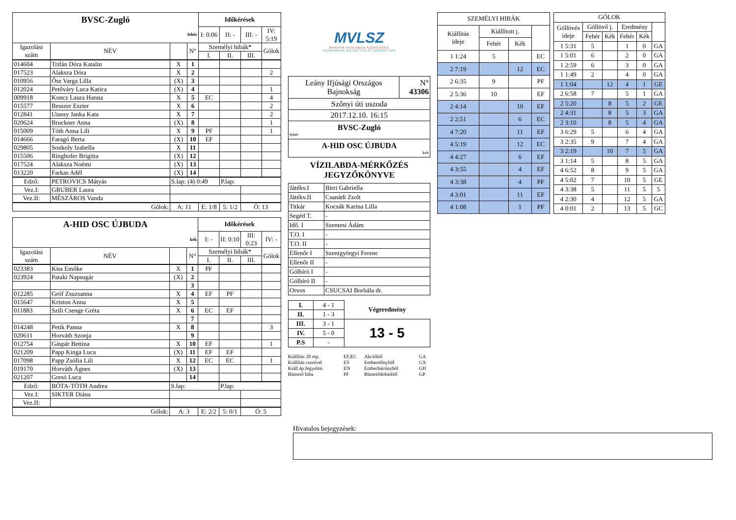| BVSC-Zugló | | | | Időkérések | | | |
| fehér | | | | I: 0:06 | II: - | III: - | IV: 5:19 |
| Igazolási szám | NÉV | | N° | Személyi hibák* | | | Gólok |
| | | | | I. | II. | III. | |
| 014604 | Trifán Dóra Katalin | X | 1 | | | | |
| 017523 | Alaksza Dóra | X | 2 | | | | 2 |
| 010956 | Ősz Varga Lilla | (X) | 3 | | | | |
| 012024 | Petőváry Luca Katica | (X) | 4 | | | | 1 |
| 009918 | Koncz Laura Hanna | X | 5 | EC | | | 4 |
| 015577 | Besszer Eszter | X | 6 | | | | 2 |
| 012841 | Utassy Janka Kata | X | 7 | | | | 2 |
| 020624 | Bruckner Anna | (X) | 8 | | | | 1 |
| 015009 | Tóth Anna Lili | X | 9 | PF | | | 1 |
| 014666 | Faragó Berta | (X) | 10 | EF | | | |
| 029805 | Sonkoly Izabella | X | 11 | | | | |
| 015506 | Ringhofer Brigitta | (X) | 12 | | | | |
| 017524 | Alaksza Noémi | (X) | 13 | | | | |
| 013220 | Farkas Adél | (X) | 14 | | | | |
| Edző: | PETROVICS Mátyás | S.lap: (4) 0:49 | | | P.lap: | | |
| Vez.I: | GRUBER Laura | | | | | | |
| Vez.II: | MÉSZÁROS Vanda | | | | | | |
| Gólok: | | A: 11 | | E: 1/8 | 5: 1/2 | Ö: 13 | |
| A-HID OSC ÚJBUDA | | | | Időkérések | | | |
| kék | | | | I: - | II: 0:10 | III: 0:23 | IV: - |
| Igazolási szám | NÉV | | N° | Személyi hibák* | | | Gólok |
| | | | | I. | II. | III. | |
| 023383 | Kiss Emőke | X | 1 | PF | | | |
| 023924 | Pataki Napsugár | (X) | 2 | | | | |
| | | | 3 | | | | |
| 012285 | Gróf Zsuzsanna | X | 4 | EF | PF | | |
| 015647 | Kriston Anna | X | 5 | | | | |
| 011883 | Szili Csenge Gréta | X | 6 | EC | EF | | |
| | | | 7 | | | | |
| 014248 | Petik Panna | X | 8 | | | | 3 |
| 020611 | Horváth Szonja | | 9 | | | | |
| 012754 | Gáspár Bettina | X | 10 | EF | | | 1 |
| 021209 | Papp Kinga Luca | (X) | 11 | EF | EF | | |
| 017098 | Papp Zsófia Lili | X | 12 | EC | EC | | 1 |
| 019170 | Horváth Ágnes | (X) | 13 | | | | |
| 021207 | Gresó Luca | | 14 | | | | |
| Edző: | BÓTA-TÓTH Andrea | S.lap: | | | P.lap: | | |
| Vez.I: | SIKTER Diána | | | | | | |
| Vez.II: | | | | | | | |
| Gólok: | | A: 3 | | E: 2/2 | 5: 0/1 | Ö: 5 | |
MVLSZ
MAGYAR VÍZILABDA SZÖVETSÉG
HUNGARIAN WATER POLO FEDERATION
| Leány Ifjúsági Országos Bajnokság | N° 43306 |
| Szőnyi úti uszoda | |
| 2017.12.10. 16:15 | |
| BVSC-Zugló fehér | |
| A-HID OSC ÚJBUDA kek | |
VÍZILABDA-MÉRKŐZÉS
JEGYZŐKÖNYVE
| Játékv.I | Birri Gabriella |
| Játékv.II | Csanádi Zsolt |
| Titkár | Kocsák Karina Lilla |
| Segéd T. | - |
| Idő. I | Szentesi Ádám |
| T.O. I | - |
| T.O. II | - |
| Ellenőr I | Szentgyörgyi Ferenc |
| Ellenőr II | - |
| Gólbíró I | - |
| Gólbíró II | - |
| Orvos | CSUCSAI Borbála dr. |
| I. | 4 - 1 | Végeredmény |
| II. | 1 - 3 | |
| III. | 3 - 1 | 13 - 5 |
| IV. | 5 - 0 | |
| P.S | - | |
| Kiállítás 20 mp. | EF,EC | Akcióból | GA |
| Kiállítás cserével | ES | Emberelőnyből | GX |
| Kiáll.4p.fegyelmi | EN | Emberhátrányból | GH |
| Büntető hiba | PF | Büntetődobásból | GP |
| SZEMÉLYI HIBÁK | | | |
| --- | --- | --- | --- |
| Kiállítás ideje | Kiállított j. | | |
| | Fehér | Kék | |
| 1 1:24 | 5 | | EC |
| 2 7:19 | | 12 | EC |
| 2 6:35 | 9 | | PF |
| 2 5:36 | 10 | | EF |
| 2 4:14 | | 10 | EF |
| 2 2:51 | | 6 | EC |
| 4 7:20 | | 11 | EF |
| 4 5:19 | | 12 | EC |
| 4 4:27 | | 6 | EF |
| 4 3:55 | | 4 | EF |
| 4 3:38 | | 4 | PF |
| 4 3:01 | | 11 | EF |
| 4 1:08 | | 1 | PF |
| GÓLOK | | | | | |
| --- | --- | --- | --- | --- | --- |
| Góllövés ideje | Góllövő j. | | Eredmény | | |
| | Fehér | Kék | Fehér | Kék | |
| 1 5:31 | 5 | | 1 | 0 | GA |
| 1 5:01 | 6 | | 2 | 0 | GA |
| 1 2:59 | 6 | | 3 | 0 | GA |
| 1 1:49 | 2 | | 4 | 0 | GA |
| 1 1:04 | | 12 | 4 | 1 | GE |
| 2 6:58 | 7 | | 5 | 1 | GA |
| 2 5:20 | | 8 | 5 | 2 | GE |
| 2 4:31 | | 8 | 5 | 3 | GA |
| 2 3:10 | | 8 | 5 | 4 | GA |
| 3 6:29 | 5 | | 6 | 4 | GA |
| 3 2:35 | 9 | | 7 | 4 | GA |
| 3 2:19 | | 10 | 7 | 5 | GA |
| 3 1:14 | 5 | | 8 | 5 | GA |
| 4 6:52 | 8 | | 9 | 5 | GA |
| 4 5:02 | 7 | | 10 | 5 | GE |
| 4 3:38 | 5 | | 11 | 5 | 5 |
| 4 2:30 | 4 | | 12 | 5 | GA |
| 4 0:01 | 2 | | 13 | 5 | GC |
Hivatalos bejegyzések: